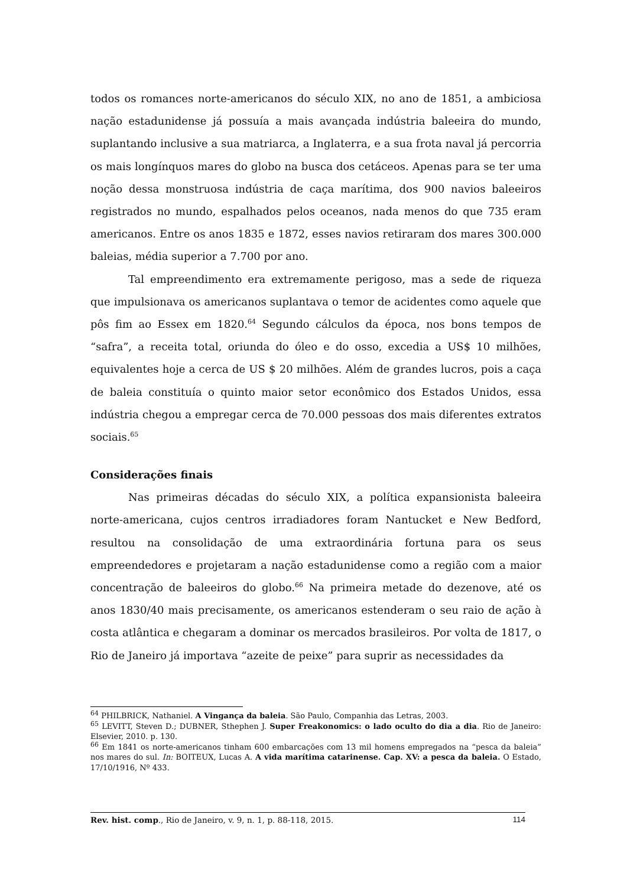todos os romances norte-americanos do século XIX, no ano de 1851, a ambiciosa nação estadunidense já possuía a mais avançada indústria baleeira do mundo, suplantando inclusive a sua matriarca, a Inglaterra, e a sua frota naval já percorria os mais longínquos mares do globo na busca dos cetáceos. Apenas para se ter uma noção dessa monstruosa indústria de caça marítima, dos 900 navios baleeiros registrados no mundo, espalhados pelos oceanos, nada menos do que 735 eram americanos. Entre os anos 1835 e 1872, esses navios retiraram dos mares 300.000 baleias, média superior a 7.700 por ano.
Tal empreendimento era extremamente perigoso, mas a sede de riqueza que impulsionava os americanos suplantava o temor de acidentes como aquele que pôs fim ao Essex em 1820.<sup>64</sup> Segundo cálculos da época, nos bons tempos de “safra”, a receita total, oriunda do óleo e do osso, excedia a US$ 10 milhões, equivalentes hoje a cerca de US $ 20 milhões. Além de grandes lucros, pois a caça de baleia constituía o quinto maior setor econômico dos Estados Unidos, essa indústria chegou a empregar cerca de 70.000 pessoas dos mais diferentes extratos sociais.<sup>65</sup>
Considerações finais
Nas primeiras décadas do século XIX, a política expansionista baleeira norte-americana, cujos centros irradiadores foram Nantucket e New Bedford, resultou na consolidação de uma extraordinária fortuna para os seus empreendedores e projetaram a nação estadunidense como a região com a maior concentração de baleeiros do globo.<sup>66</sup> Na primeira metade do dezenove, até os anos 1830/40 mais precisamente, os americanos estenderam o seu raio de ação à costa atlântica e chegaram a dominar os mercados brasileiros. Por volta de 1817, o Rio de Janeiro já importava “azeite de peixe” para suprir as necessidades da
<sup>64</sup> PHILBRICK, Nathaniel. A Vingança da baleia. São Paulo, Companhia das Letras, 2003.
<sup>65</sup> LEVITT, Steven D.; DUBNER, Sthephen J. Super Freakonomics: o lado oculto do dia a dia. Rio de Janeiro: Elsevier, 2010. p. 130.
<sup>66</sup> Em 1841 os norte-americanos tinham 600 embarcações com 13 mil homens empregados na “pesca da baleia” nos mares do sul. In: BOITEUX, Lucas A. A vida marítima catarinense. Cap. XV: a pesca da baleia. O Estado, 17/10/1916, Nº 433.
Rev. hist. comp., Rio de Janeiro, v. 9, n. 1, p. 88-118, 2015. 114